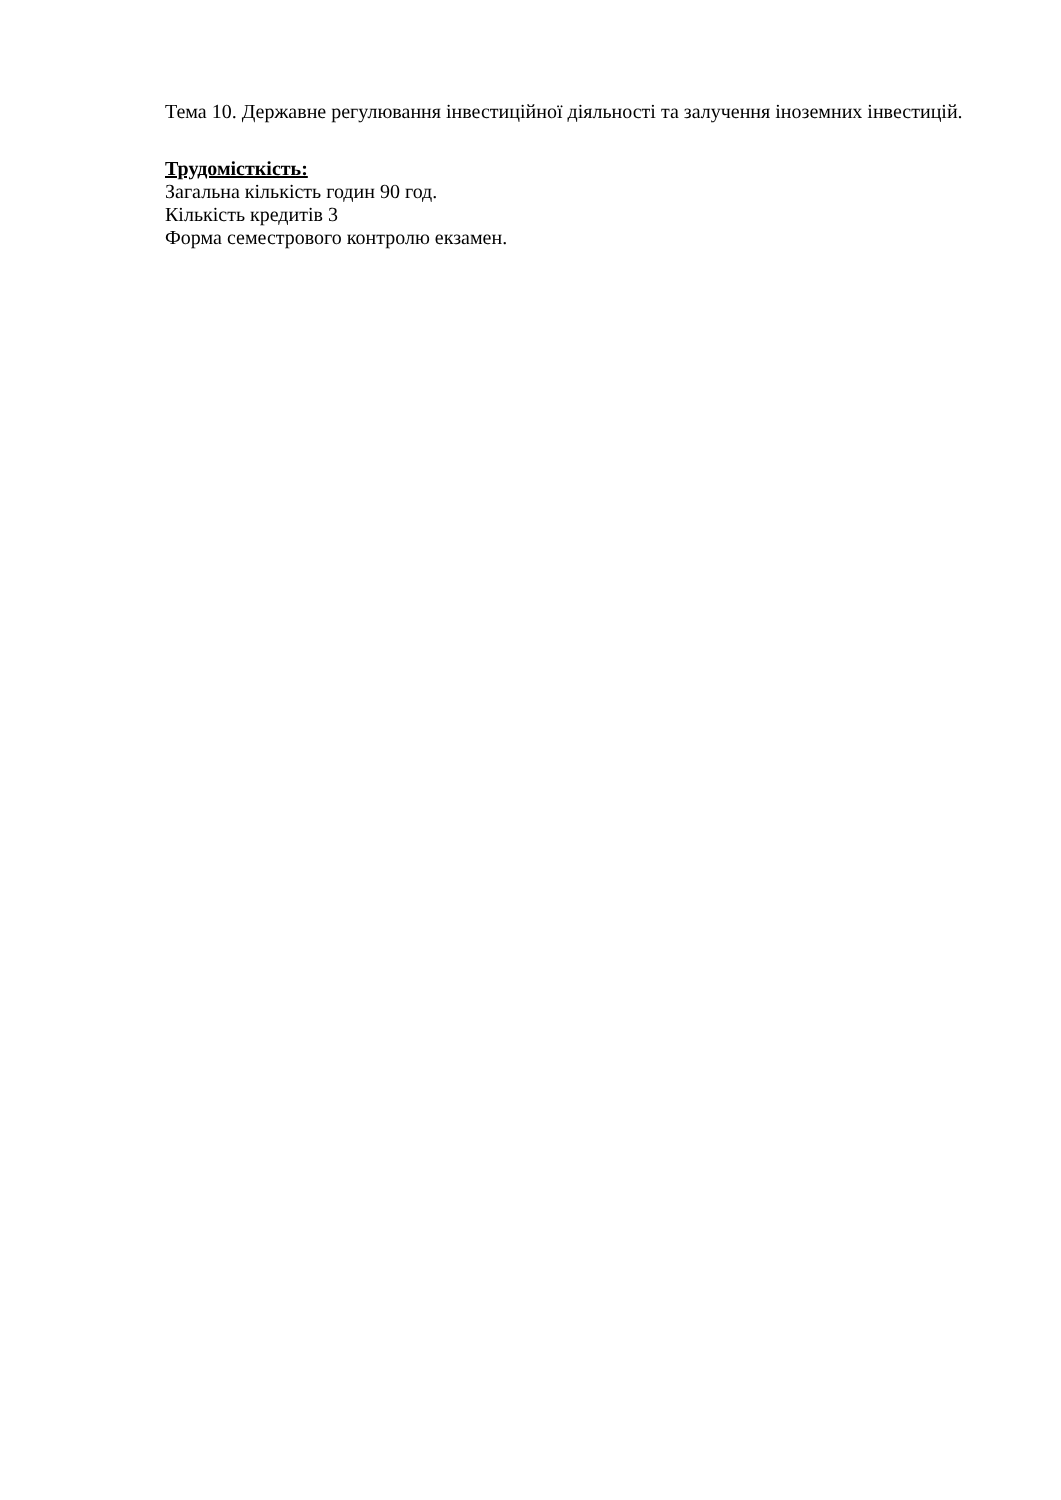Тема 10. Державне регулювання інвестиційної діяльності та залучення іноземних інвестицій.
Трудомісткість:
Загальна кількість годин 90 год.
Кількість кредитів 3
Форма семестрового контролю екзамен.